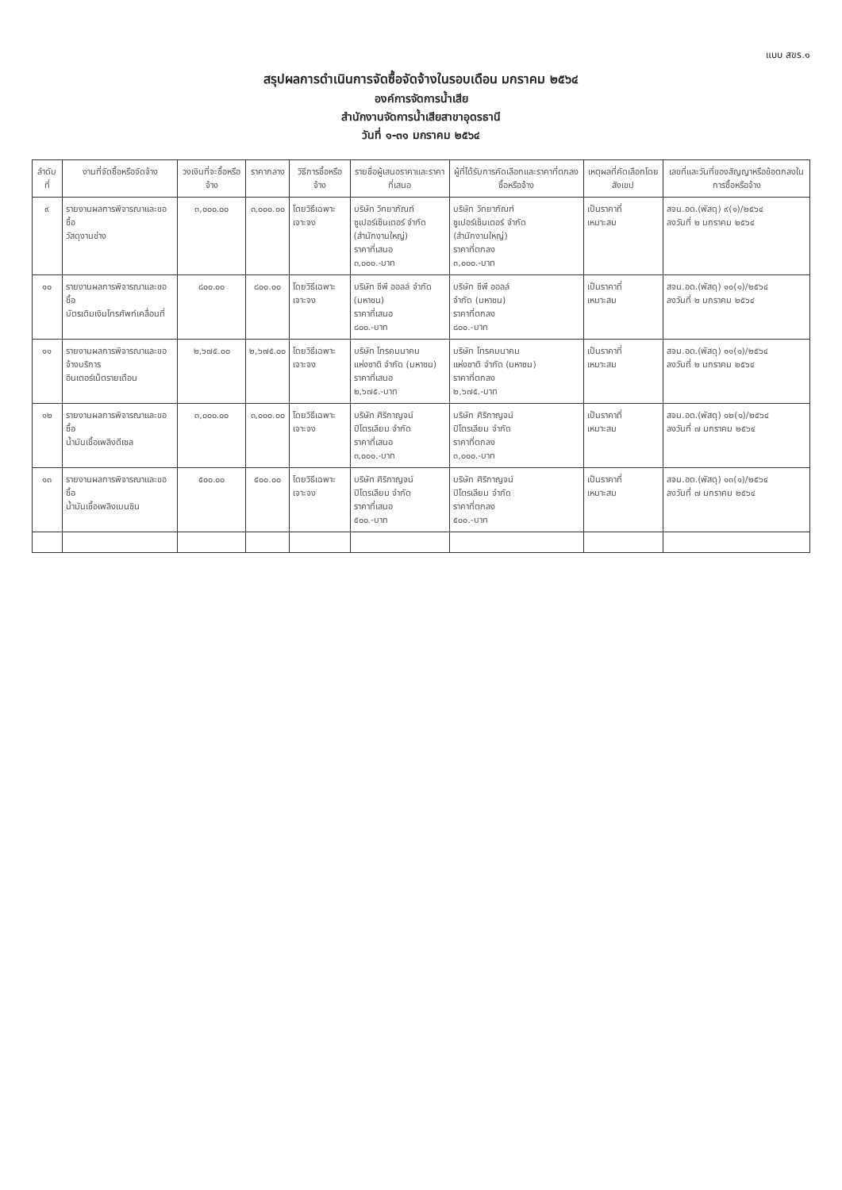แบบ สขร.๑
สรุปผลการดำเนินการจัดซื้อจัดจ้างในรอบเดือน มกราคม ๒๕๖๔
องค์การจัดการน้ำเสีย
สำนักงานจัดการน้ำเสียสาขาอุดรธานี
วันที่ ๑-๓๑ มกราคม ๒๕๖๔
| ลำดับที่ | งานที่จัดซื้อหรือจัดจ้าง | วงเงินที่จะซื้อหรือจ้าง | ราคากลาง | วิธีการซื้อหรือจ้าง | รายชื่อผู้เสนอราคาและราคาที่เสนอ | ผู้ที่ได้รับการคัดเลือกและราคาที่ตกลงซื้อหรือจ้าง | เหตุผลที่คัดเลือกโดยสังเขป | เลขที่และวันที่ของสัญญาหรือข้อตกลงในการซื้อหรือจ้าง |
| --- | --- | --- | --- | --- | --- | --- | --- | --- |
| ๙ | รายงานผลการพิจารณาและขอซื้อ วัสดุงานช่าง | ๓,๐๐๐.๐๐ | ๓,๐๐๐.๐๐ | โดยวิธีเฉพาะเจาะจง | บริษัท วิทยาภัณฑ์ ซูเปอร์เซ็นเตอร์ จำกัด (สำนักงานใหญ่) ราคาที่เสนอ ๓,๐๐๐.-บาท | บริษัท วิทยาภัณฑ์ ซูเปอร์เซ็นเตอร์ จำกัด (สำนักงานใหญ่) ราคาที่ตกลง ๓,๐๐๐.-บาท | เป็นราคาที่ เหมาะสม | สจน.อด.(พัสดุ) ๙(๑)/๒๕๖๔ ลงวันที่ ๒ มกราคม ๒๕๖๔ |
| ๑๐ | รายงานผลการพิจารณาและขอซื้อ บัตรเติมเงินโทรศัพท์เคลื่อนที่ | ๘๐๐.๐๐ | ๘๐๐.๐๐ | โดยวิธีเฉพาะเจาะจง | บริษัท ซีพี ออลล์ จำกัด (มหาชน) ราคาที่เสนอ ๘๐๐.-บาท | บริษัท ซีพี ออลล์ จำกัด (มหาชน) ราคาที่ตกลง ๘๐๐.-บาท | เป็นราคาที่ เหมาะสม | สจน.อด.(พัสดุ) ๑๐(๑)/๒๕๖๔ ลงวันที่ ๒ มกราคม ๒๕๖๔ |
| ๑๑ | รายงานผลการพิจารณาและขอจ้างบริการ อินเตอร์เน็ตรายเดือน | ๒,๖๗๕.๐๐ | ๒,๖๗๕.๐๐ | โดยวิธีเฉพาะเจาะจง | บริษัท โทรคมนาคม แห่งชาติ จำกัด (มหาชน) ราคาที่เสนอ ๒,๖๗๕.-บาท | บริษัท โทรคมนาคม แห่งชาติ จำกัด (มหาชน) ราคาที่ตกลง ๒,๖๗๕.-บาท | เป็นราคาที่ เหมาะสม | สจน.อด.(พัสดุ) ๑๑(๑)/๒๕๖๔ ลงวันที่ ๒ มกราคม ๒๕๖๔ |
| ๑๒ | รายงานผลการพิจารณาและขอซื้อ น้ำมันเชื้อเพลิงดีเซล | ๓,๐๐๐.๐๐ | ๓,๐๐๐.๐๐ | โดยวิธีเฉพาะเจาะจง | บริษัท ศิริกาญจน์ ปิโตรเลียม จำกัด ราคาที่เสนอ ๓,๐๐๐.-บาท | บริษัท ศิริกาญจน์ ปิโตรเลียม จำกัด ราคาที่ตกลง ๓,๐๐๐.-บาท | เป็นราคาที่ เหมาะสม | สจน.อด.(พัสดุ) ๑๒(๑)/๒๕๖๔ ลงวันที่ ๗ มกราคม ๒๕๖๔ |
| ๑๓ | รายงานผลการพิจารณาและขอซื้อ น้ำมันเชื้อเพลิงเบนซิน | ๕๐๐.๐๐ | ๕๐๐.๐๐ | โดยวิธีเฉพาะเจาะจง | บริษัท ศิริกาญจน์ ปิโตรเลียม จำกัด ราคาที่เสนอ ๕๐๐.-บาท | บริษัท ศิริกาญจน์ ปิโตรเลียม จำกัด ราคาที่ตกลง ๕๐๐.-บาท | เป็นราคาที่ เหมาะสม | สจน.อด.(พัสดุ) ๑๓(๑)/๒๕๖๔ ลงวันที่ ๗ มกราคม ๒๕๖๔ |